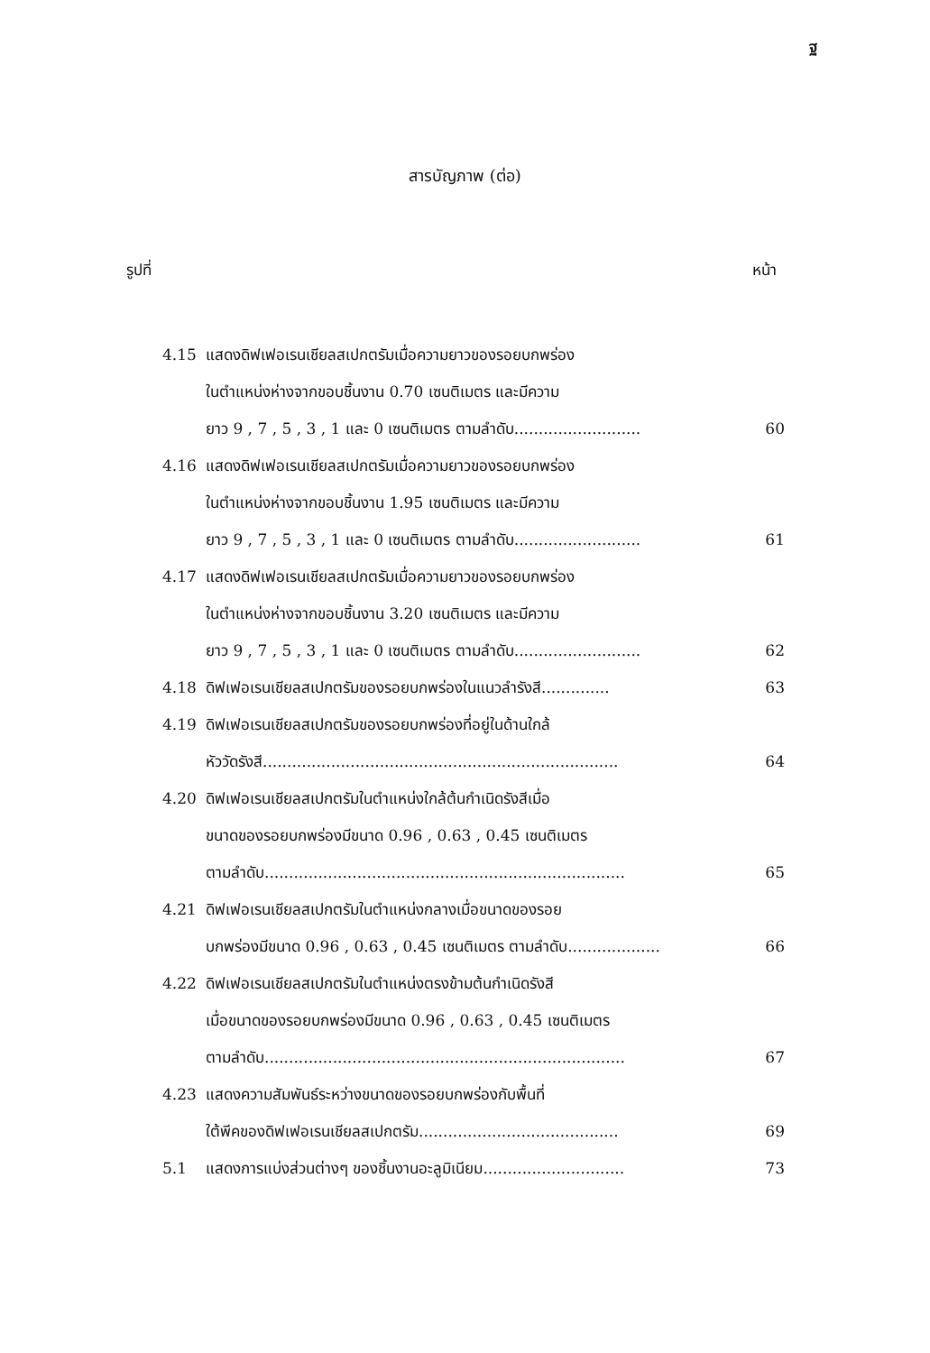ฐ
สารบัญภาพ (ต่อ)
รูปที่ หน้า
| 4.15 | แสดงดิฟเฟอเรนเชียลสเปกตรัมเมื่อความยาวของรอยบกพร่อง ในตำแหน่งห่างจากขอบชิ้นงาน 0.70 เซนติเมตร และมีความ ยาว 9 , 7 , 5 , 3 , 1 และ 0 เซนติเมตร ตามลำดับ.......................... | 60 |
| 4.16 | แสดงดิฟเฟอเรนเชียลสเปกตรัมเมื่อความยาวของรอยบกพร่อง ในตำแหน่งห่างจากขอบชิ้นงาน 1.95 เซนติเมตร และมีความ ยาว 9 , 7 , 5 , 3 , 1 และ 0 เซนติเมตร ตามลำดับ.......................... | 61 |
| 4.17 | แสดงดิฟเฟอเรนเชียลสเปกตรัมเมื่อความยาวของรอยบกพร่อง ในตำแหน่งห่างจากขอบชิ้นงาน 3.20 เซนติเมตร และมีความ ยาว 9 , 7 , 5 , 3 , 1 และ 0 เซนติเมตร ตามลำดับ.......................... | 62 |
| 4.18 | ดิฟเฟอเรนเชียลสเปกตรัมของรอยบกพร่องในแนวลำรังสี.............. | 63 |
| 4.19 | ดิฟเฟอเรนเชียลสเปกตรัมของรอยบกพร่องที่อยู่ในด้านใกล้ หัววัดรังสี......................................................................... | 64 |
| 4.20 | ดิฟเฟอเรนเชียลสเปกตรัมในตำแหน่งใกล้ต้นกำเนิดรังสีเมื่อ ขนาดของรอยบกพร่องมีขนาด 0.96 , 0.63 , 0.45 เซนติเมตร ตามลำดับ.......................................................................... | 65 |
| 4.21 | ดิฟเฟอเรนเชียลสเปกตรัมในตำแหน่งกลางเมื่อขนาดของรอย บกพร่องมีขนาด 0.96 , 0.63 , 0.45 เซนติเมตร ตามลำดับ................... | 66 |
| 4.22 | ดิฟเฟอเรนเชียลสเปกตรัมในตำแหน่งตรงข้ามต้นกำเนิดรังสี เมื่อขนาดของรอยบกพร่องมีขนาด 0.96 , 0.63 , 0.45 เซนติเมตร ตามลำดับ.......................................................................... | 67 |
| 4.23 | แสดงความสัมพันธ์ระหว่างขนาดของรอยบกพร่องกับพื้นที่ ใต้พีคของดิฟเฟอเรนเชียลสเปกตรัม......................................... | 69 |
| 5.1 | แสดงการแบ่งส่วนต่างๆ ของชิ้นงานอะลูมิเนียม............................. | 73 |